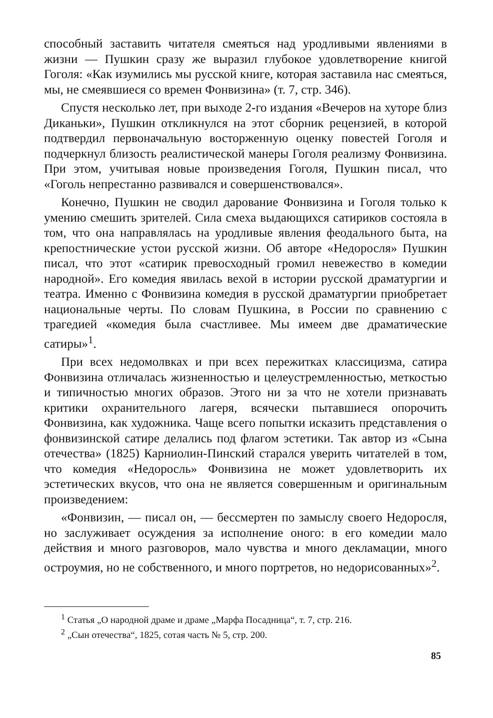способный заставить читателя смеяться над уродливыми явлениями в жизни — Пушкин сразу же выразил глубокое удовлетворение книгой Гоголя: «Как изумились мы русской книге, которая заставила нас смеяться, мы, не смеявшиеся со времен Фонвизина» (т. 7, стр. 346).
Спустя несколько лет, при выходе 2-го издания «Вечеров на хуторе близ Диканьки», Пушкин откликнулся на этот сборник рецензией, в которой подтвердил первоначальную восторженную оценку повестей Гоголя и подчеркнул близость реалистической манеры Гоголя реализму Фонвизина. При этом, учитывая новые произведения Гоголя, Пушкин писал, что «Гоголь непрестанно развивался и совершенствовался».
Конечно, Пушкин не сводил дарование Фонвизина и Гоголя только к умению смешить зрителей. Сила смеха выдающихся сатириков состояла в том, что она направлялась на уродливые явления феодального быта, на крепостнические устои русской жизни. Об авторе «Недоросля» Пушкин писал, что этот «сатирик превосходный громил невежество в комедии народной». Его комедия явилась вехой в истории русской драматургии и театра. Именно с Фонвизина комедия в русской драматургии приобретает национальные черты. По словам Пушкина, в России по сравнению с трагедией «комедия была счастливее. Мы имеем две драматические сатиры»<sup>1</sup>.
При всех недомолвках и при всех пережитках классицизма, сатира Фонвизина отличалась жизненностью и целеустремленностью, меткостью и типичностью многих образов. Этого ни за что не хотели признавать критики охранительного лагеря, всячески пытавшиеся опорочить Фонвизина, как художника. Чаще всего попытки исказить представления о фонвизинской сатире делались под флагом эстетики. Так автор из «Сына отечества» (1825) Карниолин-Пинский старался уверить читателей в том, что комедия «Недоросль» Фонвизина не может удовлетворить их эстетических вкусов, что она не является совершенным и оригинальным произведением:
«Фонвизин, — писал он, — бессмертен по замыслу своего Недоросля, но заслуживает осуждения за исполнение оного: в его комедии мало действия и много разговоров, мало чувства и много декламации, много остроумия, но не собственного, и много портретов, но недорисованных»<sup>2</sup>.
<sup>1</sup> Статья „О народной драме и драме „Марфа Посадница“, т. 7, стр. 216.
<sup>2</sup> „Сын отечества“, 1825, сотая часть № 5, стр. 200.
85